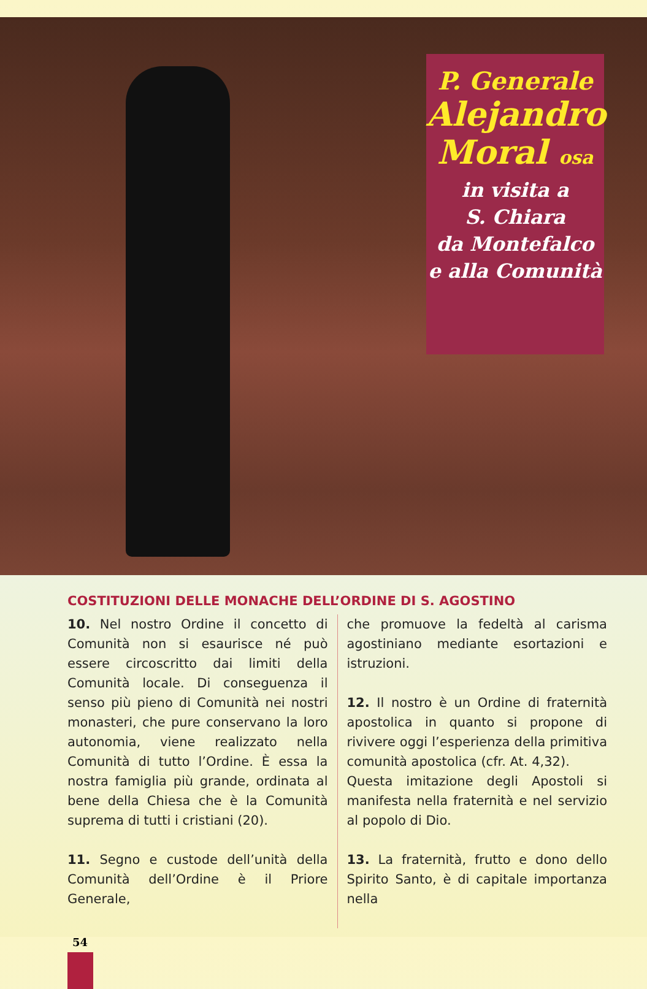P. Generale
Alejandro Moral osa
in visita a
S. Chiara
da Montefalco
e alla Comunità
COSTITUZIONI DELLE MONACHE DELL’ORDINE DI S. AGOSTINO
10. Nel nostro Ordine il concetto di Comunità non si esaurisce né può essere circoscritto dai limiti della Comunità locale. Di conseguenza il senso più pieno di Comunità nei nostri monasteri, che pure conservano la loro autonomia, viene realizzato nella Comunità di tutto l’Ordine. È essa la nostra famiglia più grande, ordinata al bene della Chiesa che è la Comunità suprema di tutti i cristiani (20).
11. Segno e custode dell’unità della Comunità dell’Ordine è il Priore Generale,
che promuove la fedeltà al carisma agostiniano mediante esortazioni e istruzioni.
12. Il nostro è un Ordine di fraternità apostolica in quanto si propone di rivivere oggi l’esperienza della primitiva comunità apostolica (cfr. At. 4,32).
Questa imitazione degli Apostoli si manifesta nella fraternità e nel servizio al popolo di Dio.
13. La fraternità, frutto e dono dello Spirito Santo, è di capitale importanza nella
54